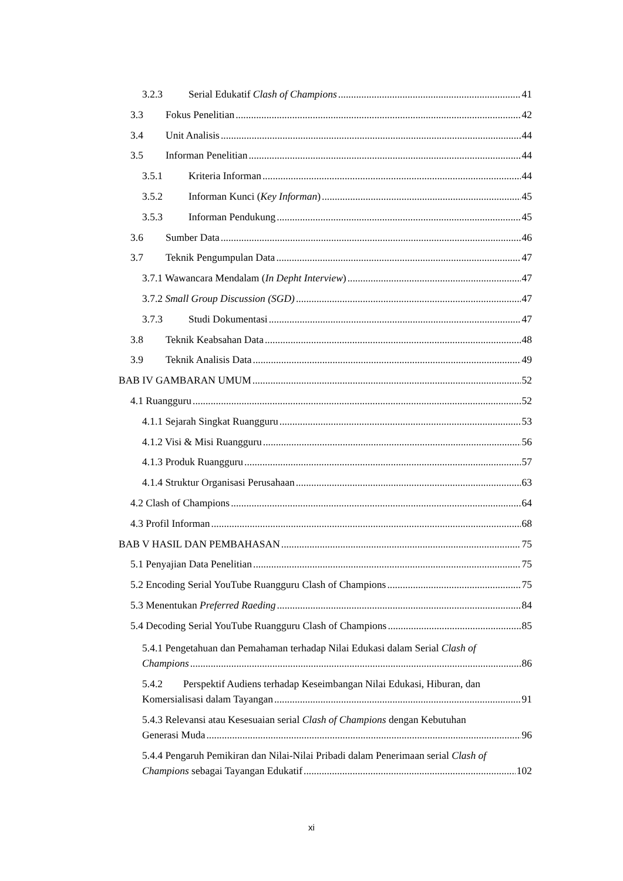3.2.3 Serial Edukatif Clash of Champions 41
3.3 Fokus Penelitian 42
3.4 Unit Analisis 44
3.5 Informan Penelitian 44
3.5.1 Kriteria Informan 44
3.5.2 Informan Kunci (Key Informan) 45
3.5.3 Informan Pendukung 45
3.6 Sumber Data 46
3.7 Teknik Pengumpulan Data 47
3.7.1 Wawancara Mendalam (In Depht Interview) 47
3.7.2 Small Group Discussion (SGD) 47
3.7.3 Studi Dokumentasi 47
3.8 Teknik Keabsahan Data 48
3.9 Teknik Analisis Data 49
BAB IV GAMBARAN UMUM 52
4.1 Ruangguru 52
4.1.1 Sejarah Singkat Ruangguru 53
4.1.2 Visi & Misi Ruangguru 56
4.1.3 Produk Ruangguru 57
4.1.4 Struktur Organisasi Perusahaan 63
4.2 Clash of Champions 64
4.3 Profil Informan 68
BAB V HASIL DAN PEMBAHASAN 75
5.1 Penyajian Data Penelitian 75
5.2 Encoding Serial YouTube Ruangguru Clash of Champions 75
5.3 Menentukan Preferred Raeding 84
5.4 Decoding Serial YouTube Ruangguru Clash of Champions 85
5.4.1 Pengetahuan dan Pemahaman terhadap Nilai Edukasi dalam Serial Clash of
Champions 86
5.4.2 Perspektif Audiens terhadap Keseimbangan Nilai Edukasi, Hiburan, dan
Komersialisasi dalam Tayangan 91
5.4.3 Relevansi atau Kesesuaian serial Clash of Champions dengan Kebutuhan
Generasi Muda 96
5.4.4 Pengaruh Pemikiran dan Nilai-Nilai Pribadi dalam Penerimaan serial Clash of
Champions sebagai Tayangan Edukatif 102
xi